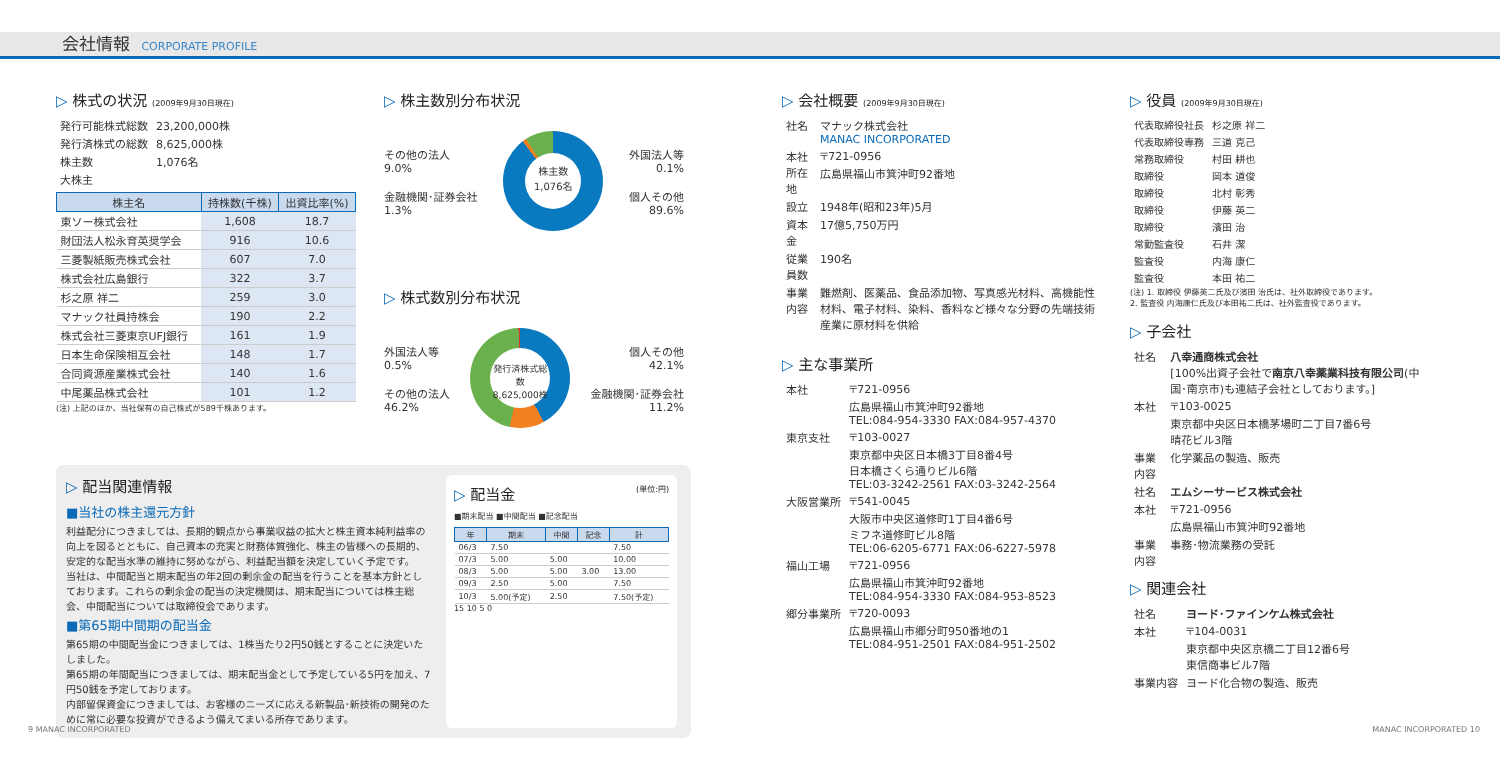会社情報 CORPORATE PROFILE
▷ 株式の状況 (2009年9月30日現在)
| 発行可能株式総数 | 23,200,000株 |
| 発行済株式の総数 | 8,625,000株 |
| 株主数 | 1,076名 |
| 大株主 | |
| 株主名 | 持株数(千株) | 出資比率(%) |
| --- | --- | --- |
| 東ソー株式会社 | 1,608 | 18.7 |
| 財団法人松永育英奨学会 | 916 | 10.6 |
| 三菱製紙販売株式会社 | 607 | 7.0 |
| 株式会社広島銀行 | 322 | 3.7 |
| 杉之原 祥二 | 259 | 3.0 |
| マナック社員持株会 | 190 | 2.2 |
| 株式会社三菱東京UFJ銀行 | 161 | 1.9 |
| 日本生命保険相互会社 | 148 | 1.7 |
| 合同資源産業株式会社 | 140 | 1.6 |
| 中尾薬品株式会社 | 101 | 1.2 |
(注) 上記のほか、当社保有の自己株式が589千株あります。
▷ 株主数別分布状況
その他の法人
9.0%
金融機関･証券会社
1.3%
株主数
1,076名
外国法人等
0.1%
個人その他
89.6%
▷ 株式数別分布状況
外国法人等
0.5%
その他の法人
46.2%
発行済株式総数
8,625,000株
個人その他
42.1%
金融機関･証券会社
11.2%
▷ 会社概要 (2009年9月30日現在)
| 社名 | マナック株式会社 MANAC INCORPORATED |
| 本社所在地 | 〒721-0956 広島県福山市箕沖町92番地 |
| 設立 | 1948年(昭和23年)5月 |
| 資本金 | 17億5,750万円 |
| 従業員数 | 190名 |
| 事業内容 | 難燃剤、医薬品、食品添加物、写真感光材料、高機能性材料、電子材料、染料、香料など様々な分野の先端技術産業に原材料を供給 |
▷ 主な事業所
| 本社 | 〒721-0956 広島県福山市箕沖町92番地 TEL:084-954-3330 FAX:084-957-4370 |
| 東京支社 | 〒103-0027 東京都中央区日本橋3丁目8番4号 日本橋さくら通りビル6階 TEL:03-3242-2561 FAX:03-3242-2564 |
| 大阪営業所 | 〒541-0045 大阪市中央区道修町1丁目4番6号 ミフネ道修町ビル8階 TEL:06-6205-6771 FAX:06-6227-5978 |
| 福山工場 | 〒721-0956 広島県福山市箕沖町92番地 TEL:084-954-3330 FAX:084-953-8523 |
| 郷分事業所 | 〒720-0093 広島県福山市郷分町950番地の1 TEL:084-951-2501 FAX:084-951-2502 |
▷ 役員 (2009年9月30日現在)
| 代表取締役社長 | 杉之原 祥二 |
| 代表取締役専務 | 三道 克己 |
| 常務取締役 | 村田 耕也 |
| 取締役 | 岡本 道俊 |
| 取締役 | 北村 彰秀 |
| 取締役 | 伊藤 英二 |
| 取締役 | 濱田 治 |
| 常勤監査役 | 石井 潔 |
| 監査役 | 内海 康仁 |
| 監査役 | 本田 祐二 |
(注) 1. 取締役 伊藤英二氏及び濱田 治氏は、社外取締役であります。
2. 監査役 内海康仁氏及び本田祐二氏は、社外監査役であります。
▷ 子会社
| 社名 | 八幸通商株式会社 [100%出資子会社で 南京八幸薬業科技有限公司 (中国･南京市)も連結子会社としております。] |
| 本社 | 〒103-0025 東京都中央区日本橋茅場町二丁目7番6号 晴花ビル3階 |
| 事業内容 | 化学薬品の製造、販売 |
| 社名 | エムシーサービス株式会社 |
| 本社 | 〒721-0956 広島県福山市箕沖町92番地 |
| 事業内容 | 事務･物流業務の受託 |
▷ 関連会社
| 社名 | ヨード･ファインケム株式会社 |
| 本社 | 〒104-0031 東京都中央区京橋二丁目12番6号 東信商事ビル7階 |
| 事業内容 | ヨード化合物の製造、販売 |
▷ 配当関連情報
■当社の株主還元方針
利益配分につきましては、長期的観点から事業収益の拡大と株主資本純利益率の向上を図るとともに、自己資本の充実と財務体質強化、株主の皆様への長期的、安定的な配当水準の維持に努めながら、利益配当額を決定していく予定です。
当社は、中間配当と期末配当の年2回の剰余金の配当を行うことを基本方針としております。これらの剰余金の配当の決定機関は、期末配当については株主総会、中間配当については取締役会であります。
■第65期中間期の配当金
第65期の中間配当金につきましては、1株当たり2円50銭とすることに決定いたしました。
第65期の年間配当につきましては、期末配当金として予定している5円を加え、7円50銭を予定しております。
内部留保資金につきましては、お客様のニーズに応える新製品･新技術の開発のために常に必要な投資ができるよう備えてまいる所存であります。
▷ 配当金 (単位:円)
■期末配当 ■中間配当 ■記念配当
| 年 | 期末 | 中間 | 記念 | 計 |
| --- | --- | --- | --- | --- |
| 06/3 | 7.50 | | | 7.50 |
| 07/3 | 5.00 | 5.00 | | 10.00 |
| 08/3 | 5.00 | 5.00 | 3.00 | 13.00 |
| 09/3 | 2.50 | 5.00 | | 7.50 |
| 10/3 | 5.00(予定) | 2.50 | | 7.50(予定) |
15 10 5 0
9 MANAC INCORPORATED MANAC INCORPORATED 10